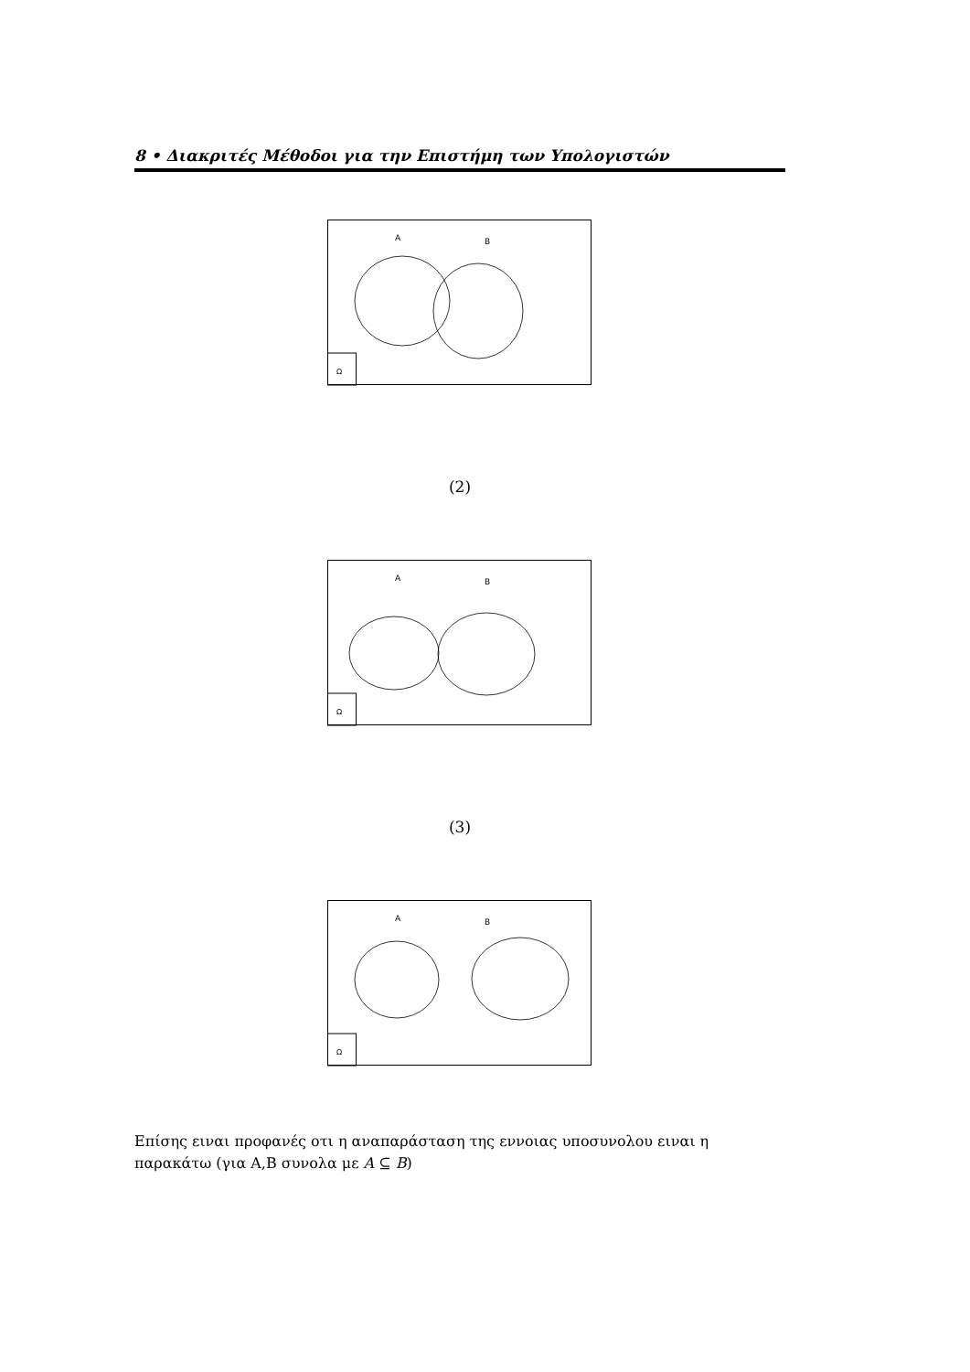8 • Διακριτές Μέθοδοι για την Επιστήμη των Υπολογιστών
Ω
A
B
(2)
Ω
A
B
(3)
Ω
A
B
Επίσης ειναι προφανές οτι η αναπαράσταση της εννοιας υποσυνολου ειναι η παρακάτω (για A,B συνολα με A ⊆ B)